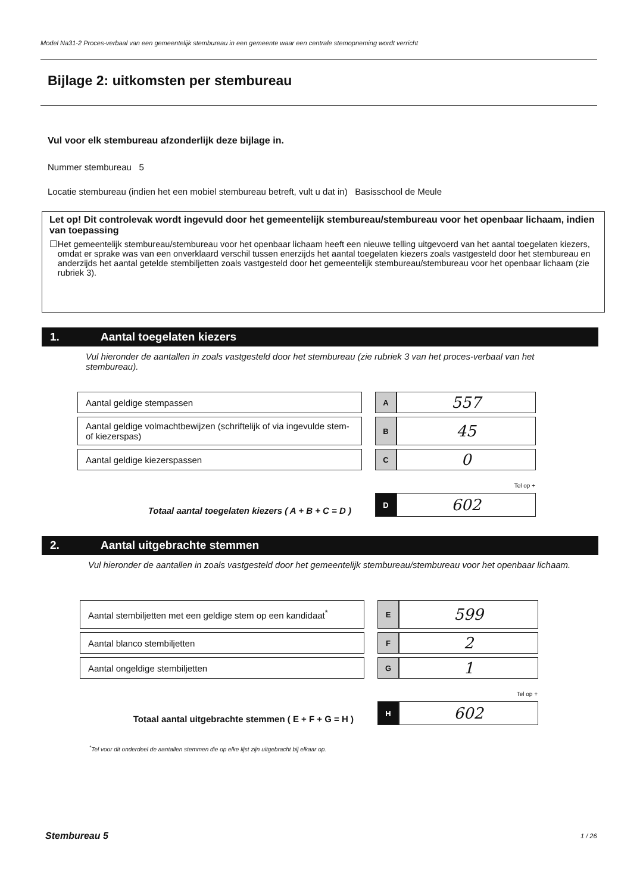Model Na31-2 Proces-verbaal van een gemeentelijk stembureau in een gemeente waar een centrale stemopneming wordt verricht
Bijlage 2: uitkomsten per stembureau
Vul voor elk stembureau afzonderlijk deze bijlage in.
Nummer stembureau 5
Locatie stembureau (indien het een mobiel stembureau betreft, vult u dat in) Basisschool de Meule
Let op! Dit controlevak wordt ingevuld door het gemeentelijk stembureau/stembureau voor het openbaar lichaam, indien van toepassing
☐ Het gemeentelijk stembureau/stembureau voor het openbaar lichaam heeft een nieuwe telling uitgevoerd van het aantal toegelaten kiezers, omdat er sprake was van een onverklaard verschil tussen enerzijds het aantal toegelaten kiezers zoals vastgesteld door het stembureau en anderzijds het aantal getelde stembiljetten zoals vastgesteld door het gemeentelijk stembureau/stembureau voor het openbaar lichaam (zie rubriek 3).
1. Aantal toegelaten kiezers
Vul hieronder de aantallen in zoals vastgesteld door het stembureau (zie rubriek 3 van het proces-verbaal van het stembureau).
| Aantal geldige stempassen | | A | 557 |
| Aantal geldige volmachtbewijzen (schriftelijk of via ingevulde stem- of kiezerspas) | | B | 45 |
| Aantal geldige kiezerspassen | | C | 0 |
| Tel op + | | | |
| Totaal aantal toegelaten kiezers ( A + B + C = D ) | | D | 602 |
2. Aantal uitgebrachte stemmen
Vul hieronder de aantallen in zoals vastgesteld door het gemeentelijk stembureau/stembureau voor het openbaar lichaam.
| Aantal stembiljetten met een geldige stem op een kandidaat<sup>*</sup> | | E | 599 |
| Aantal blanco stembiljetten | | F | 2 |
| Aantal ongeldige stembiljetten | | G | 1 |
| Tel op + | | | |
| Totaal aantal uitgebrachte stemmen ( E + F + G = H ) | | H | 602 |
<sup>*</sup> Tel voor dit onderdeel de aantallen stemmen die op elke lijst zijn uitgebracht bij elkaar op.
Stembureau 5 1 / 26